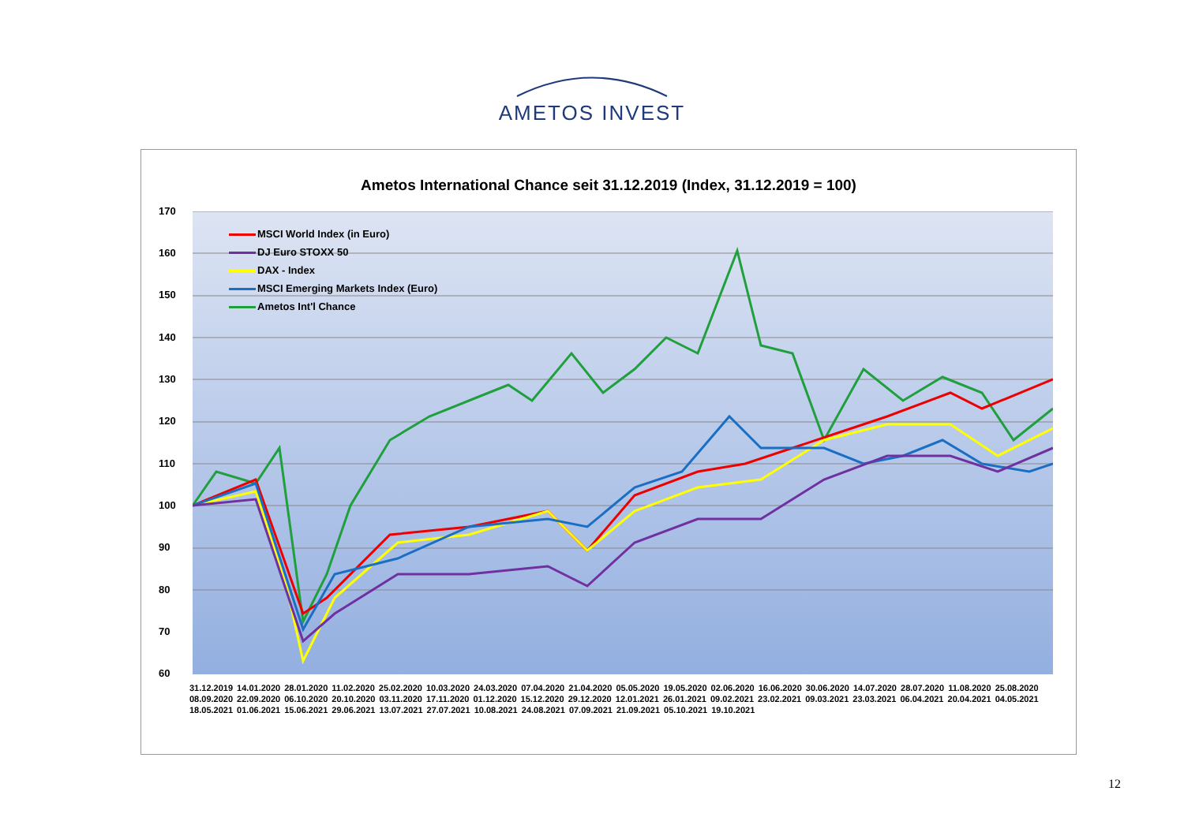AMETOS INVEST
Ametos International Chance seit 31.12.2019 (Index, 31.12.2019 = 100)
170
160
150
140
130
120
110
100
90
80
70
60
MSCI World Index (in Euro)
DJ Euro STOXX 50
DAX - Index
MSCI Emerging Markets Index (Euro)
Ametos Int'l Chance
31.12.2019 14.01.2020 28.01.2020 11.02.2020 25.02.2020 10.03.2020 24.03.2020 07.04.2020 21.04.2020 05.05.2020 19.05.2020 02.06.2020 16.06.2020 30.06.2020 14.07.2020 28.07.2020 11.08.2020 25.08.2020 08.09.2020 22.09.2020 06.10.2020 20.10.2020 03.11.2020 17.11.2020 01.12.2020 15.12.2020 29.12.2020 12.01.2021 26.01.2021 09.02.2021 23.02.2021 09.03.2021 23.03.2021 06.04.2021 20.04.2021 04.05.2021 18.05.2021 01.06.2021 15.06.2021 29.06.2021 13.07.2021 27.07.2021 10.08.2021 24.08.2021 07.09.2021 21.09.2021 05.10.2021 19.10.2021
12